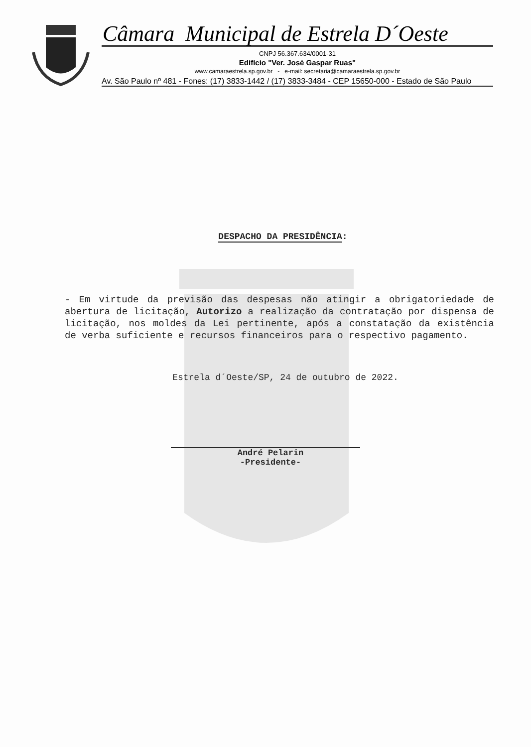Câmara Municipal de Estrela D´Oeste
CNPJ 56.367.634/0001-31
Edifício "Ver. José Gaspar Ruas"
www.camaraestrela.sp.gov.br - e-mail: secretaria@camaraestrela.sp.gov.br
Av. São Paulo nº 481 - Fones: (17) 3833-1442 / (17) 3833-3484 - CEP 15650-000 - Estado de São Paulo
DESPACHO DA PRESIDÊNCIA:
- Em virtude da previsão das despesas não atingir a obrigatoriedade de abertura de licitação, Autorizo a realização da contratação por dispensa de licitação, nos moldes da Lei pertinente, após a constatação da existência de verba suficiente e recursos financeiros para o respectivo pagamento.
Estrela d´Oeste/SP, 24 de outubro de 2022.
André Pelarin
-Presidente-